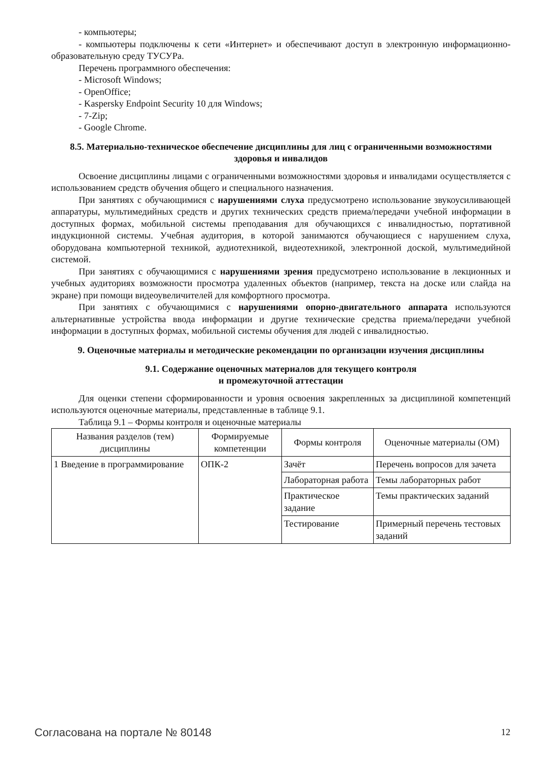- компьютеры;
- компьютеры подключены к сети «Интернет» и обеспечивают доступ в электронную информационно-образовательную среду ТУСУРа.
Перечень программного обеспечения:
- Microsoft Windows;
- OpenOffice;
- Kaspersky Endpoint Security 10 для Windows;
- 7-Zip;
- Google Chrome.
8.5. Материально-техническое обеспечение дисциплины для лиц с ограниченными возможностями здоровья и инвалидов
Освоение дисциплины лицами с ограниченными возможностями здоровья и инвалидами осуществляется с использованием средств обучения общего и специального назначения.
При занятиях с обучающимися с нарушениями слуха предусмотрено использование звукоусиливающей аппаратуры, мультимедийных средств и других технических средств приема/передачи учебной информации в доступных формах, мобильной системы преподавания для обучающихся с инвалидностью, портативной индукционной системы. Учебная аудитория, в которой занимаются обучающиеся с нарушением слуха, оборудована компьютерной техникой, аудиотехникой, видеотехникой, электронной доской, мультимедийной системой.
При занятиях с обучающимися с нарушениями зрения предусмотрено использование в лекционных и учебных аудиториях возможности просмотра удаленных объектов (например, текста на доске или слайда на экране) при помощи видеоувеличителей для комфортного просмотра.
При занятиях с обучающимися с нарушениями опорно-двигательного аппарата используются альтернативные устройства ввода информации и другие технические средства приема/передачи учебной информации в доступных формах, мобильной системы обучения для людей с инвалидностью.
9. Оценочные материалы и методические рекомендации по организации изучения дисциплины
9.1. Содержание оценочных материалов для текущего контроля
и промежуточной аттестации
Для оценки степени сформированности и уровня освоения закрепленных за дисциплиной компетенций используются оценочные материалы, представленные в таблице 9.1.
Таблица 9.1 – Формы контроля и оценочные материалы
| Названия разделов (тем) дисциплины | Формируемые компетенции | Формы контроля | Оценочные материалы (ОМ) |
| --- | --- | --- | --- |
| 1 Введение в программирование | ОПК-2 | Зачёт | Перечень вопросов для зачета |
| | | Лабораторная работа | Темы лабораторных работ |
| | | Практическое задание | Темы практических заданий |
| | | Тестирование | Примерный перечень тестовых заданий |
Согласована на портале № 80148 12